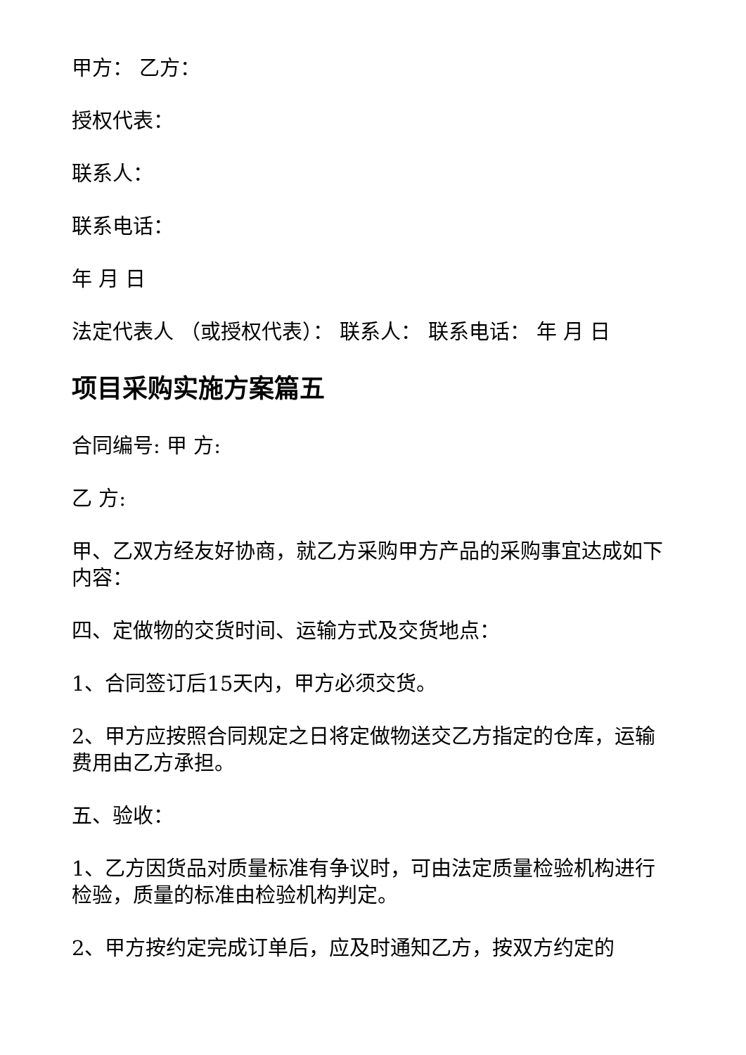甲方： 乙方：
授权代表：
联系人：
联系电话：
年 月 日
法定代表人 （或授权代表）： 联系人： 联系电话： 年 月 日
项目采购实施方案篇五
合同编号: 甲 方:
乙 方:
甲、乙双方经友好协商，就乙方采购甲方产品的采购事宜达成如下内容：
四、定做物的交货时间、运输方式及交货地点：
1、合同签订后15天内，甲方必须交货。
2、甲方应按照合同规定之日将定做物送交乙方指定的仓库，运输费用由乙方承担。
五、验收：
1、乙方因货品对质量标准有争议时，可由法定质量检验机构进行检验，质量的标准由检验机构判定。
2、甲方按约定完成订单后，应及时通知乙方，按双方约定的